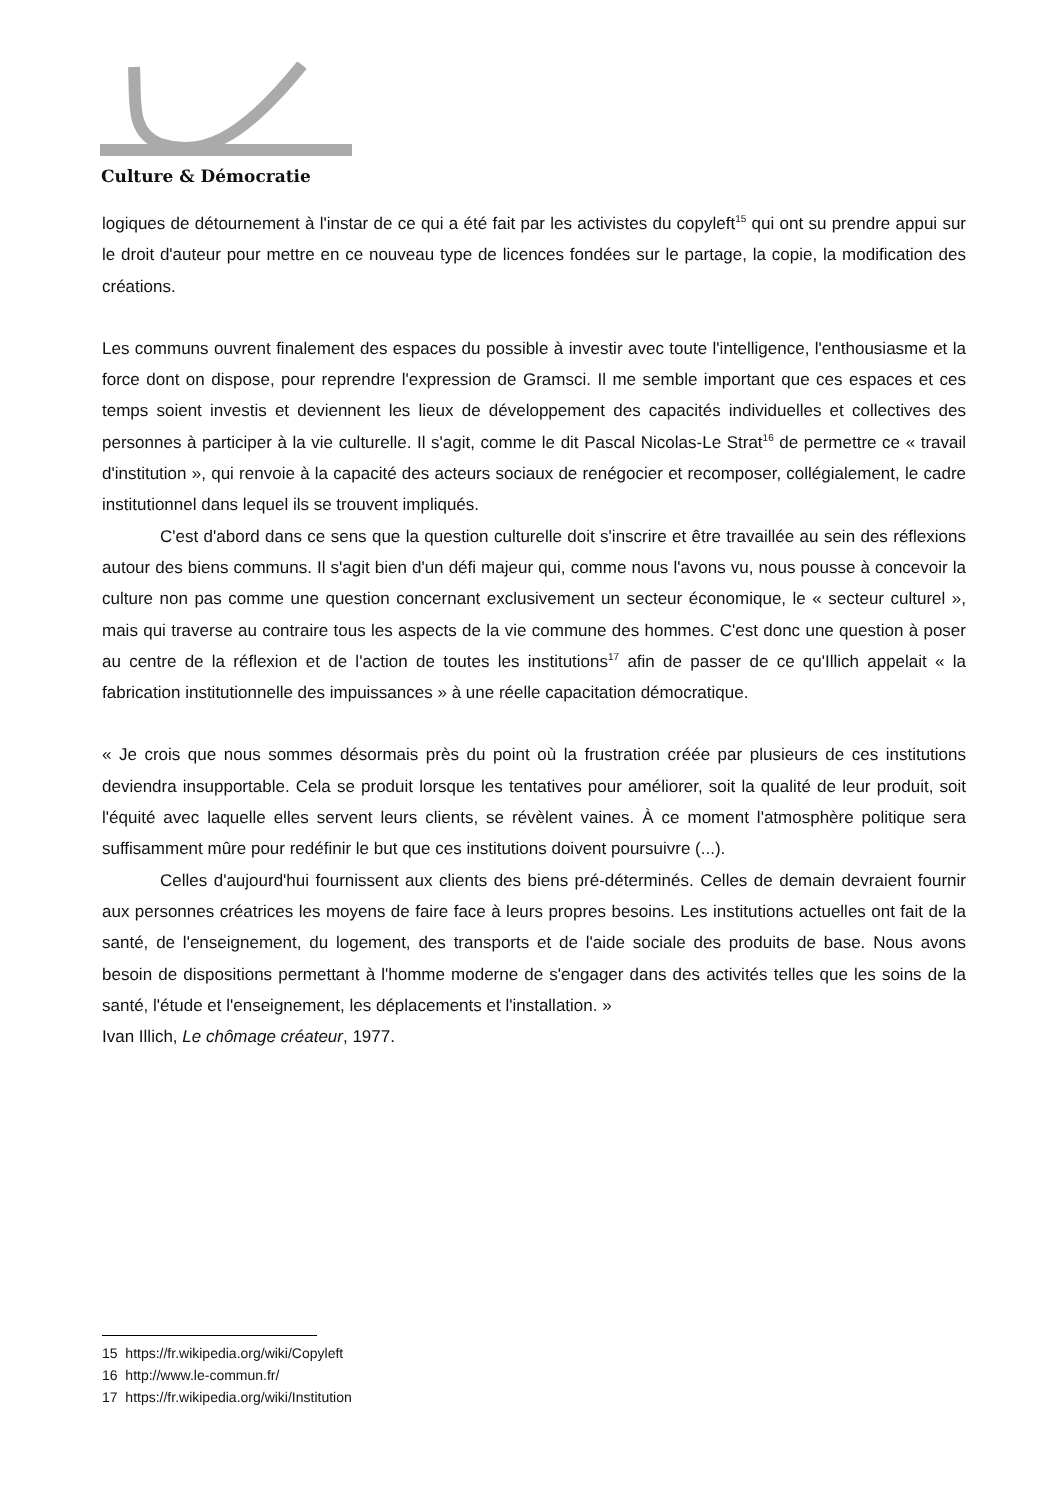Culture & Démocratie
logiques de détournement à l'instar de ce qui a été fait par les activistes du copyleft<sup>15</sup> qui ont su prendre appui sur le droit d'auteur pour mettre en ce nouveau type de licences fondées sur le partage, la copie, la modification des créations.
Les communs ouvrent finalement des espaces du possible à investir avec toute l'intelligence, l'enthousiasme et la force dont on dispose, pour reprendre l'expression de Gramsci. Il me semble important que ces espaces et ces temps soient investis et deviennent les lieux de développement des capacités individuelles et collectives des personnes à participer à la vie culturelle. Il s'agit, comme le dit Pascal Nicolas-Le Strat<sup>16</sup> de permettre ce « travail d'institution », qui renvoie à la capacité des acteurs sociaux de renégocier et recomposer, collégialement, le cadre institutionnel dans lequel ils se trouvent impliqués.
C'est d'abord dans ce sens que la question culturelle doit s'inscrire et être travaillée au sein des réflexions autour des biens communs. Il s'agit bien d'un défi majeur qui, comme nous l'avons vu, nous pousse à concevoir la culture non pas comme une question concernant exclusivement un secteur économique, le « secteur culturel », mais qui traverse au contraire tous les aspects de la vie commune des hommes. C'est donc une question à poser au centre de la réflexion et de l'action de toutes les institutions<sup>17</sup> afin de passer de ce qu'Illich appelait « la fabrication institutionnelle des impuissances » à une réelle capacitation démocratique.
« Je crois que nous sommes désormais près du point où la frustration créée par plusieurs de ces institutions deviendra insupportable. Cela se produit lorsque les tentatives pour améliorer, soit la qualité de leur produit, soit l'équité avec laquelle elles servent leurs clients, se révèlent vaines. À ce moment l'atmosphère politique sera suffisamment mûre pour redéfinir le but que ces institutions doivent poursuivre (...).
Celles d'aujourd'hui fournissent aux clients des biens pré-déterminés. Celles de demain devraient fournir aux personnes créatrices les moyens de faire face à leurs propres besoins. Les institutions actuelles ont fait de la santé, de l'enseignement, du logement, des transports et de l'aide sociale des produits de base. Nous avons besoin de dispositions permettant à l'homme moderne de s'engager dans des activités telles que les soins de la santé, l'étude et l'enseignement, les déplacements et l'installation. »
Ivan Illich, Le chômage créateur, 1977.
15 https://fr.wikipedia.org/wiki/Copyleft
16 http://www.le-commun.fr/
17 https://fr.wikipedia.org/wiki/Institution